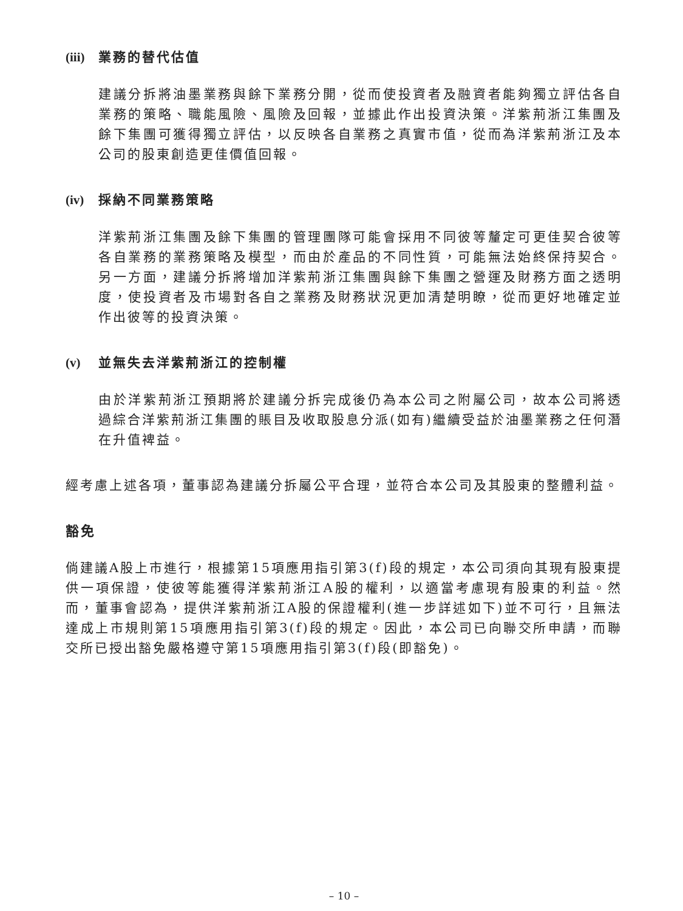(iii) 業務的替代估值
建議分拆將油墨業務與餘下業務分開，從而使投資者及融資者能夠獨立評估各自業務的策略、職能風險、風險及回報，並據此作出投資決策。洋紫荊浙江集團及餘下集團可獲得獨立評估，以反映各自業務之真實市值，從而為洋紫荊浙江及本公司的股東創造更佳價值回報。
(iv) 採納不同業務策略
洋紫荊浙江集團及餘下集團的管理團隊可能會採用不同彼等釐定可更佳契合彼等各自業務的業務策略及模型，而由於產品的不同性質，可能無法始終保持契合。另一方面，建議分拆將增加洋紫荊浙江集團與餘下集團之營運及財務方面之透明度，使投資者及市場對各自之業務及財務狀況更加清楚明瞭，從而更好地確定並作出彼等的投資決策。
(v) 並無失去洋紫荊浙江的控制權
由於洋紫荊浙江預期將於建議分拆完成後仍為本公司之附屬公司，故本公司將透過綜合洋紫荊浙江集團的賬目及收取股息分派(如有)繼續受益於油墨業務之任何潛在升值裨益。
經考慮上述各項，董事認為建議分拆屬公平合理，並符合本公司及其股東的整體利益。
豁免
倘建議A股上市進行，根據第15項應用指引第3(f)段的規定，本公司須向其現有股東提供一項保證，使彼等能獲得洋紫荊浙江A股的權利，以適當考慮現有股東的利益。然而，董事會認為，提供洋紫荊浙江A股的保證權利(進一步詳述如下)並不可行，且無法達成上市規則第15項應用指引第3(f)段的規定。因此，本公司已向聯交所申請，而聯交所已授出豁免嚴格遵守第15項應用指引第3(f)段(即豁免)。
– 10 –